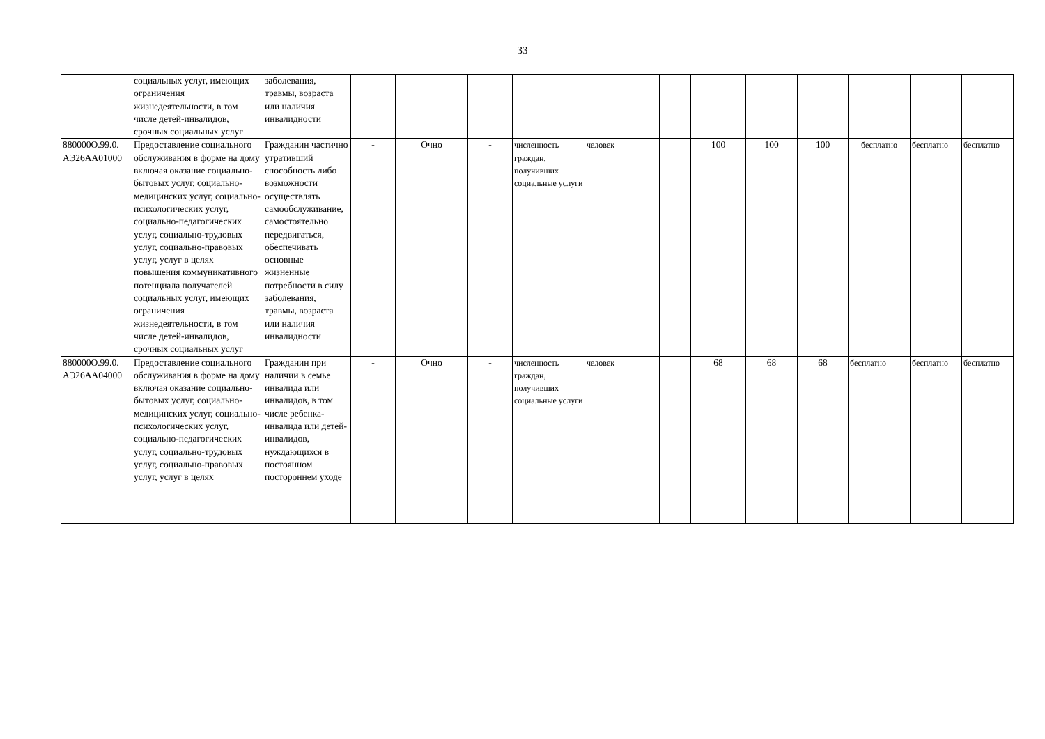33
| | социальных услуг, имеющих ограничения жизнедеятельности, в том числе детей-инвалидов, срочных социальных услуг | заболевания, травмы, возраста или наличия инвалидности | | | | | | | | | | | | |
| 880000О.99.0. АЭ26АА01000 | Предоставление социального обслуживания в форме на дому включая оказание социально-бытовых услуг, социально-медицинских услуг, социально-психологических услуг, социально-педагогических услуг, социально-трудовых услуг, социально-правовых услуг, услуг в целях повышения коммуникативного потенциала получателей социальных услуг, имеющих ограничения жизнедеятельности, в том числе детей-инвалидов, срочных социальных услуг | Гражданин частично утративший способность либо возможности осуществлять самообслуживание, самостоятельно передвигаться, обеспечивать основные жизненные потребности в силу заболевания, травмы, возраста или наличия инвалидности | - | Очно | - | численность граждан, получивших социальные услуги | человек | | 100 | 100 | 100 | бесплатно | бесплатно | бесплатно |
| 880000О.99.0. АЭ26АА04000 | Предоставление социального обслуживания в форме на дому включая оказание социально-бытовых услуг, социально-медицинских услуг, социально-психологических услуг, социально-педагогических услуг, социально-трудовых услуг, социально-правовых услуг, услуг в целях | Гражданин при наличии в семье инвалида или инвалидов, в том числе ребенка-инвалида или детей-инвалидов, нуждающихся в постоянном постороннем уходе | - | Очно | - | численность граждан, получивших социальные услуги | человек | | 68 | 68 | 68 | бесплатно | бесплатно | бесплатно |